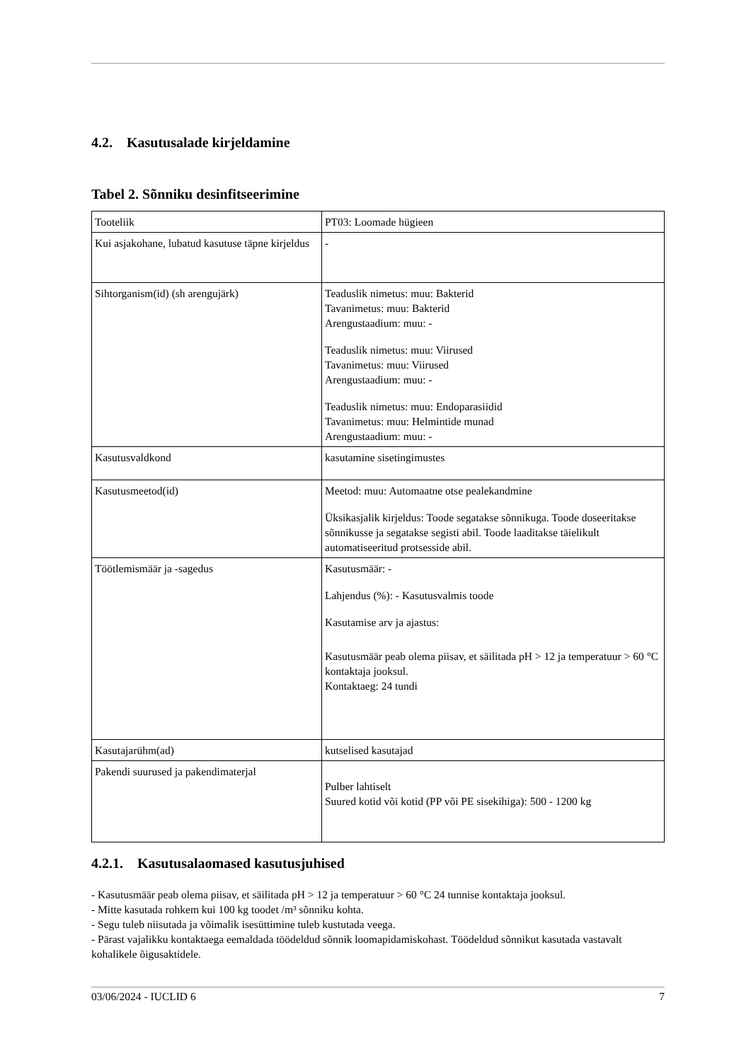4.2. Kasutusalade kirjeldamine
Tabel 2. Sõnniku desinfitseerimine
| Tooteliik | PT03: Loomade hügieen |
| Kui asjakohane, lubatud kasutuse täpne kirjeldus | - |
| Sihtorganism(id) (sh arengujärk) | Teaduslik nimetus: muu: Bakterid Tavanimetus: muu: Bakterid Arengustaadium: muu: - Teaduslik nimetus: muu: Viirused Tavanimetus: muu: Viirused Arengustaadium: muu: - Teaduslik nimetus: muu: Endoparasiidid Tavanimetus: muu: Helmintide munad Arengustaadium: muu: - |
| Kasutusvaldkond | kasutamine sisetingimustes |
| Kasutusmeetod(id) | Meetod: muu: Automaatne otse pealekandmine Üksikasjalik kirjeldus: Toode segatakse sõnnikuga. Toode doseeritakse sõnnikusse ja segatakse segisti abil. Toode laaditakse täielikult automatiseeritud protsesside abil. |
| Töötlemismäär ja -sagedus | Kasutusmäär: - Lahjendus (%): - Kasutusvalmis toode Kasutamise arv ja ajastus: Kasutusmäär peab olema piisav, et säilitada pH > 12 ja temperatuur > 60 °C kontaktaja jooksul. Kontaktaeg: 24 tundi |
| Kasutajarühm(ad) | kutselised kasutajad |
| Pakendi suurused ja pakendimaterjal | Pulber lahtiselt Suured kotid või kotid (PP või PE sisekihiga): 500 - 1200 kg |
4.2.1. Kasutusalaomased kasutusjuhised
- Kasutusmäär peab olema piisav, et säilitada pH > 12 ja temperatuur > 60 °C 24 tunnise kontaktaja jooksul.
- Mitte kasutada rohkem kui 100 kg toodet /m³ sõnniku kohta.
- Segu tuleb niisutada ja võimalik isesüttimine tuleb kustutada veega.
- Pärast vajalikku kontaktaega eemaldada töödeldud sõnnik loomapidamiskohast. Töödeldud sõnnikut kasutada vastavalt kohalikele õigusaktidele.
03/06/2024 - IUCLID 6 7